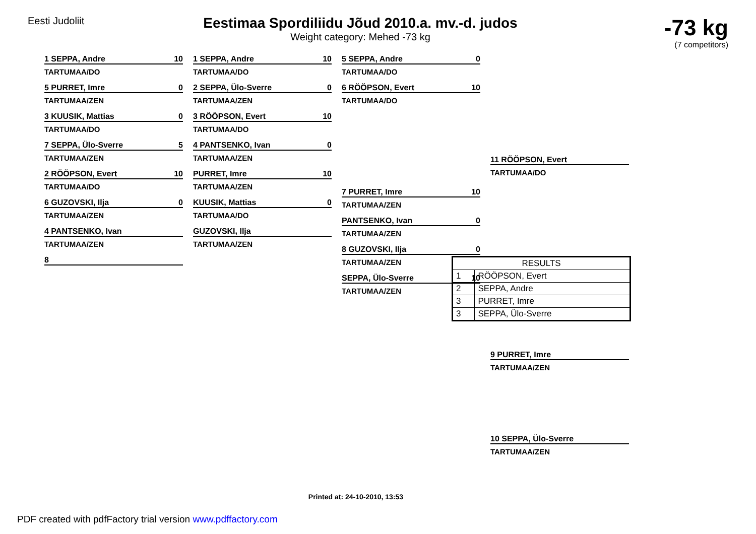Eesti Judoliit
Eestimaa Spordiliidu Jõud 2010.a. mv.-d. judos
Weight category: Mehed -73 kg
-73 kg
(7 competitors)
1 SEPPA, Andre 10
TARTUMAA/DO
5 PURRET, Imre 0
TARTUMAA/ZEN
3 KUUSIK, Mattias 0
TARTUMAA/DO
7 SEPPA, Ülo-Sverre 5
TARTUMAA/ZEN
2 RÖÖPSON, Evert 10
TARTUMAA/DO
6 GUZOVSKI, Ilja 0
TARTUMAA/ZEN
4 PANTSENKO, Ivan
TARTUMAA/ZEN
8
1 SEPPA, Andre 10
TARTUMAA/DO
2 SEPPA, Ülo-Sverre 0
TARTUMAA/ZEN
3 RÖÖPSON, Evert 10
TARTUMAA/DO
4 PANTSENKO, Ivan 0
TARTUMAA/ZEN
PURRET, Imre 10
TARTUMAA/ZEN
KUUSIK, Mattias 0
TARTUMAA/DO
GUZOVSKI, Ilja
TARTUMAA/ZEN
5 SEPPA, Andre 0
TARTUMAA/DO
6 RÖÖPSON, Evert 10
TARTUMAA/DO
7 PURRET, Imre 10
TARTUMAA/ZEN
PANTSENKO, Ivan 0
TARTUMAA/ZEN
8 GUZOVSKI, Ilja 0
TARTUMAA/ZEN
SEPPA, Ülo-Sverre 10
TARTUMAA/ZEN
11 RÖÖPSON, Evert
TARTUMAA/DO
9 PURRET, Imre
TARTUMAA/ZEN
10 SEPPA, Ülo-Sverre
TARTUMAA/ZEN
| RESULTS | |
| --- | --- |
| 1 | RÖÖPSON, Evert |
| 2 | SEPPA, Andre |
| 3 | PURRET, Imre |
| 3 | SEPPA, Ülo-Sverre |
Printed at: 24-10-2010, 13:53
PDF created with pdfFactory trial version www.pdffactory.com